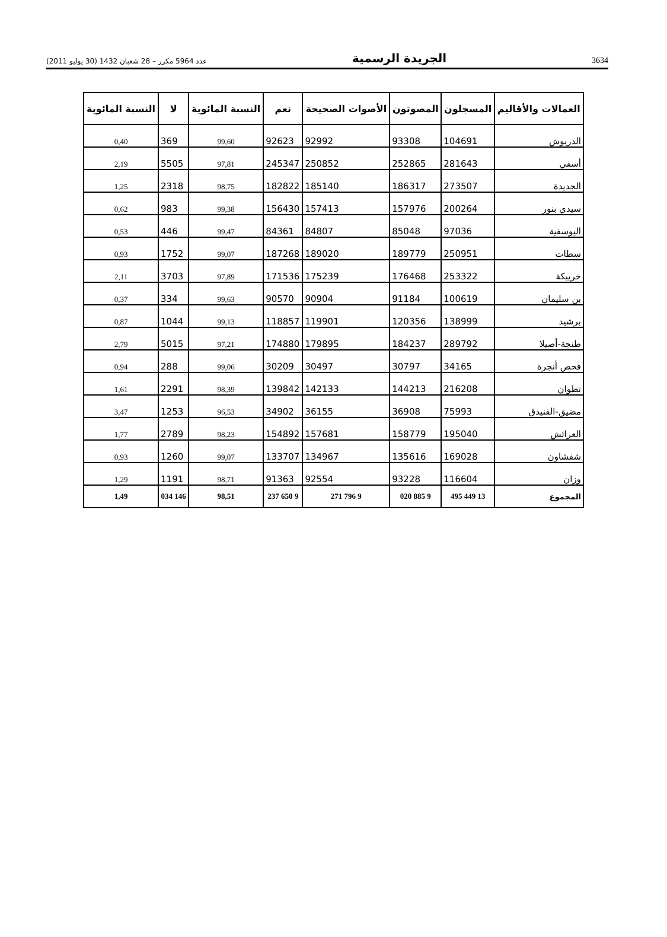3634 الجريدة الرسمية عدد 5964 مكرر – 28 شعبان 1432 (30 يوليو 2011)
| العمالات والأقاليم | المسجلون | المصوتون | الأصوات الصحيحة | نعم | النسبة المائوية | لا | النسبة المائوية |
| --- | --- | --- | --- | --- | --- | --- | --- |
| الدريوش | 104691 | 93308 | 92992 | 92623 | 99,60 | 369 | 0,40 |
| أسفي | 281643 | 252865 | 250852 | 245347 | 97,81 | 5505 | 2,19 |
| الجديدة | 273507 | 186317 | 185140 | 182822 | 98,75 | 2318 | 1,25 |
| سيدي بنور | 200264 | 157976 | 157413 | 156430 | 99,38 | 983 | 0,62 |
| اليوسفية | 97036 | 85048 | 84807 | 84361 | 99,47 | 446 | 0,53 |
| سطات | 250951 | 189779 | 189020 | 187268 | 99,07 | 1752 | 0,93 |
| خريبكة | 253322 | 176468 | 175239 | 171536 | 97,89 | 3703 | 2,11 |
| بن سليمان | 100619 | 91184 | 90904 | 90570 | 99,63 | 334 | 0,37 |
| برشيد | 138999 | 120356 | 119901 | 118857 | 99,13 | 1044 | 0,87 |
| طنجة-أصيلا | 289792 | 184237 | 179895 | 174880 | 97,21 | 5015 | 2,79 |
| فحص أنجرة | 34165 | 30797 | 30497 | 30209 | 99,06 | 288 | 0,94 |
| تطوان | 216208 | 144213 | 142133 | 139842 | 98,39 | 2291 | 1,61 |
| مضيق-الفنيدق | 75993 | 36908 | 36155 | 34902 | 96,53 | 1253 | 3,47 |
| العرائش | 195040 | 158779 | 157681 | 154892 | 98,23 | 2789 | 1,77 |
| شفشاون | 169028 | 135616 | 134967 | 133707 | 99,07 | 1260 | 0,93 |
| وزان | 116604 | 93228 | 92554 | 91363 | 98,71 | 1191 | 1,29 |
| المجموع | 13 449 495 | 9 885 020 | 9 796 271 | 9 650 237 | 98,51 | 146 034 | 1,49 |